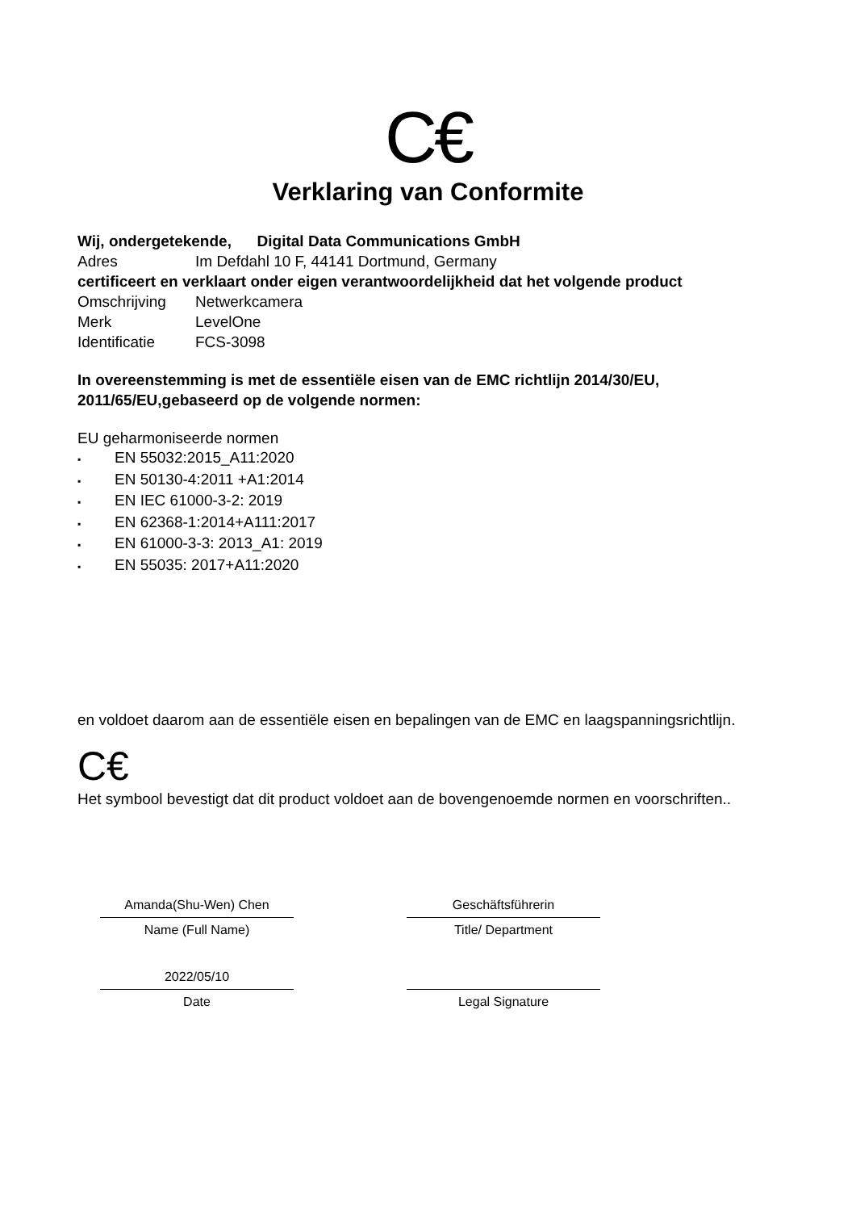C€
Verklaring van Conformite
Wij, ondergetekende, Digital Data Communications GmbH
Adres Im Defdahl 10 F, 44141 Dortmund, Germany
certificeert en verklaart onder eigen verantwoordelijkheid dat het volgende product
Omschrijving Netwerkcamera
Merk LevelOne
Identificatie FCS-3098
In overeenstemming is met de essentiële eisen van de EMC richtlijn 2014/30/EU, 2011/65/EU,gebaseerd op de volgende normen:
EU geharmoniseerde normen
▪ EN 55032:2015_A11:2020
▪ EN 50130-4:2011 +A1:2014
▪ EN IEC 61000-3-2: 2019
▪ EN 62368-1:2014+A111:2017
▪ EN 61000-3-3: 2013_A1: 2019
▪ EN 55035: 2017+A11:2020
en voldoet daarom aan de essentiële eisen en bepalingen van de EMC en laagspanningsrichtlijn.
C€
Het symbool bevestigt dat dit product voldoet aan de bovengenoemde normen en voorschriften..
Amanda(Shu-Wen) Chen
Name (Full Name)
2022/05/10
Date
Geschäftsführerin
Title/ Department
Legal Signature